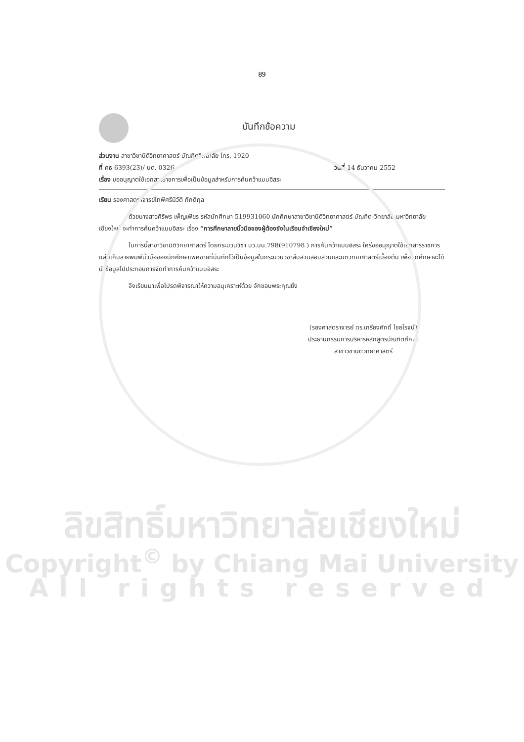89
บันทึกข้อความ
ส่วนงาน สาขาวิชานิติวิทยาศาสตร์ บัณฑิตวิทยาลัย โทร. 1920
ที่ ศธ 6393(23)/ นต. 0326 วันที่ 14 ธันวาคม 2552
เรื่อง ขออนุญาตใช้เอกสารราชการเพื่อเป็นข้อมูลสำหรับการค้นคว้าแบบอิสระ
เรียน รองศาสตราจารย์ไทพีศรีนิวัติ ภักดีกุล
ด้วยนางสาวศิริพร เพ็ญเพียร รหัสนักศึกษา 519931060 นักศึกษาสาขาวิชานิติวิทยาศาสตร์ บัณฑิต-วิทยาลัย มหาวิทยาลัยเชียงใหม่ จะทำการค้นคว้าแบบอิสระ เรื่อง “การศึกษาลายนิ้วมือของผู้ต้องขังในเรือนจำเชียงใหม่”
ในการนี้สาขาวิชานิติวิทยาศาสตร์ โดยกระบวนวิชา บว.บน.798(910798 ) การค้นคว้าแบบอิสระ ใคร่ขออนุญาตใช้เอกสารราชการ แผ่นเก็บลายพิมพ์นิ้วมือของนักศึกษาเพศชายที่บันทึกไว้เป็นข้อมูลในกระบวนวิชาสืบสวนสอบสวนและนิติวิทยาศาสตร์เบื้องต้น เพื่อนักศึกษาจะได้นำข้อมูลไปประกอบการจัดทำการค้นคว้าแบบอิสระ
จึงเรียนมาเพื่อโปรดพิจารณาให้ความอนุเคราะห์ด้วย จักขอบพระคุณยิ่ง
(รองศาสตราจารย์ ดร.เกรียงศักดิ์ ไชยโรจน์)
ประธานกรรมการบริหารหลักสูตรบัณฑิตศึกษา
สาขาวิชานิติวิทยาศาสตร์
ลิขสิทธิ์มหาวิทยาลัยเชียงใหม่
Copyright<sup>©</sup> by Chiang Mai University
All rights reserved